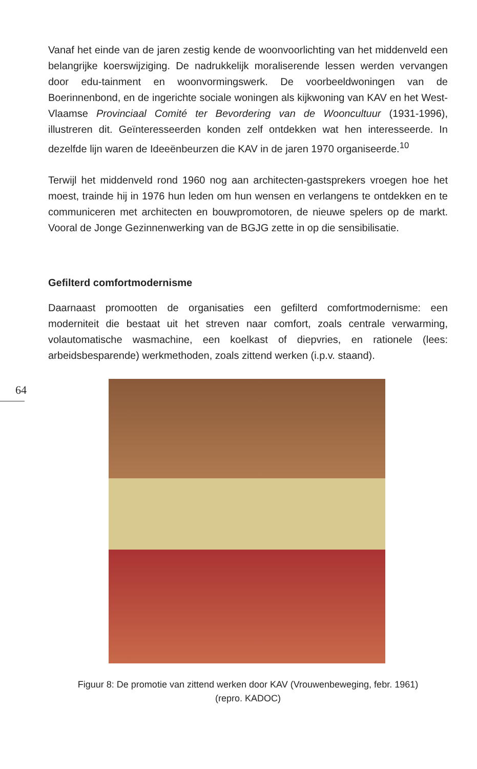64
Vanaf het einde van de jaren zestig kende de woonvoorlichting van het middenveld een belangrijke koerswijziging. De nadrukkelijk moraliserende lessen werden vervangen door edu-tainment en woonvormingswerk. De voorbeeldwoningen van de Boerinnenbond, en de ingerichte sociale woningen als kijkwoning van KAV en het West-Vlaamse Provinciaal Comité ter Bevordering van de Wooncultuur (1931-1996), illustreren dit. Geïnteresseerden konden zelf ontdekken wat hen interesseerde. In dezelfde lijn waren de Ideeënbeurzen die KAV in de jaren 1970 organiseerde.<sup>10</sup>
Terwijl het middenveld rond 1960 nog aan architecten-gastsprekers vroegen hoe het moest, trainde hij in 1976 hun leden om hun wensen en verlangens te ontdekken en te communiceren met architecten en bouwpromotoren, de nieuwe spelers op de markt. Vooral de Jonge Gezinnenwerking van de BGJG zette in op die sensibilisatie.
Gefilterd comfortmodernisme
Daarnaast promootten de organisaties een gefilterd comfortmodernisme: een moderniteit die bestaat uit het streven naar comfort, zoals centrale verwarming, volautomatische wasmachine, een koelkast of diepvries, en rationele (lees: arbeidsbesparende) werkmethoden, zoals zittend werken (i.p.v. staand).
Figuur 8: De promotie van zittend werken door KAV (Vrouwenbeweging, febr. 1961)
(repro. KADOC)